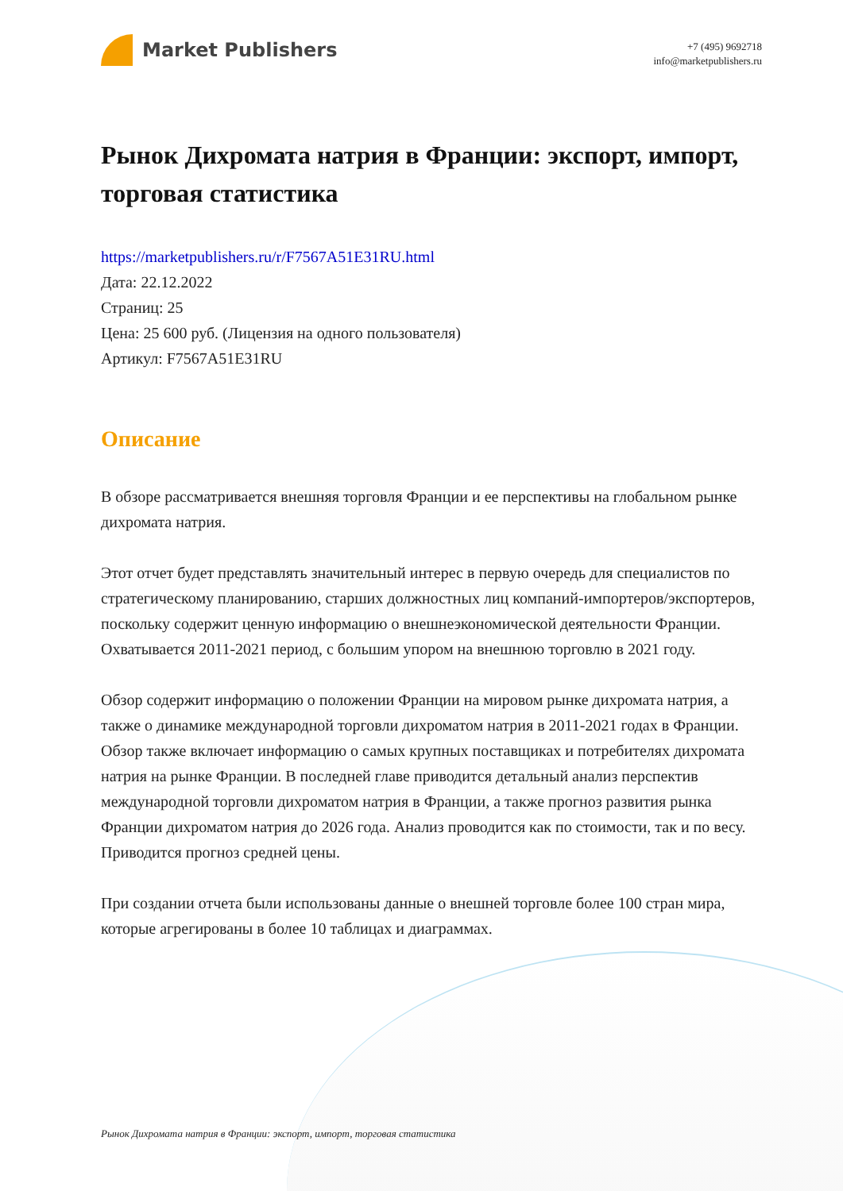Market Publishers
+7 (495) 9692718
info@marketpublishers.ru
Рынок Дихромата натрия в Франции: экспорт, импорт, торговая статистика
https://marketpublishers.ru/r/F7567A51E31RU.html
Дата: 22.12.2022
Страниц: 25
Цена: 25 600 руб. (Лицензия на одного пользователя)
Артикул: F7567A51E31RU
Описание
В обзоре рассматривается внешняя торговля Франции и ее перспективы на глобальном рынке дихромата натрия.
Этот отчет будет представлять значительный интерес в первую очередь для специалистов по стратегическому планированию, старших должностных лиц компаний-импортеров/экспортеров, поскольку содержит ценную информацию о внешнеэкономической деятельности Франции. Охватывается 2011-2021 период, с большим упором на внешнюю торговлю в 2021 году.
Обзор содержит информацию о положении Франции на мировом рынке дихромата натрия, а также о динамике международной торговли дихроматом натрия в 2011-2021 годах в Франции. Обзор также включает информацию о самых крупных поставщиках и потребителях дихромата натрия на рынке Франции. В последней главе приводится детальный анализ перспектив международной торговли дихроматом натрия в Франции, а также прогноз развития рынка Франции дихроматом натрия до 2026 года. Анализ проводится как по стоимости, так и по весу. Приводится прогноз средней цены.
При создании отчета были использованы данные о внешней торговле более 100 стран мира, которые агрегированы в более 10 таблицах и диаграммах.
Рынок Дихромата натрия в Франции: экспорт, импорт, торговая статистика